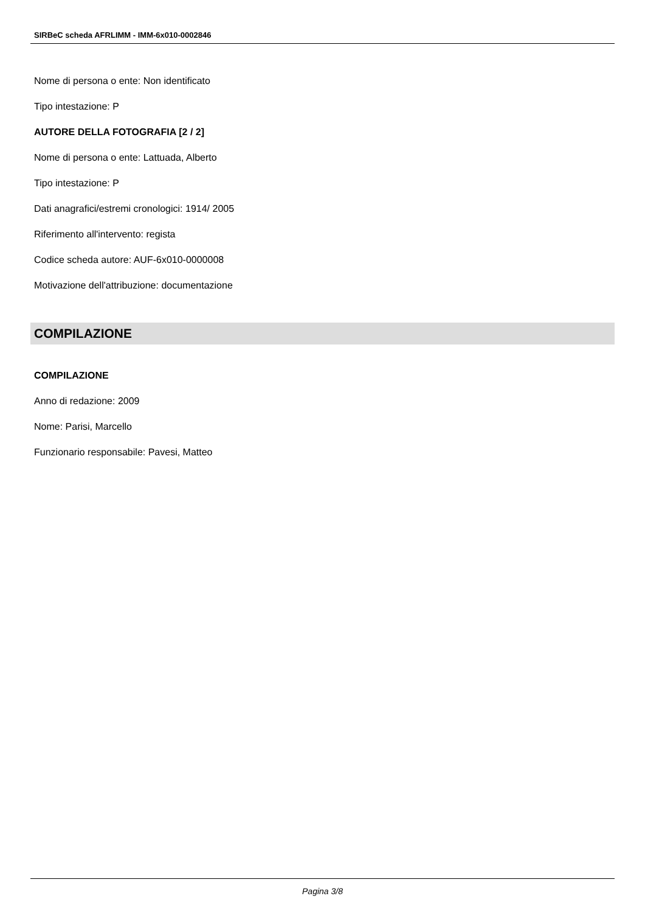SIRBeC scheda AFRLIMM - IMM-6x010-0002846
Nome di persona o ente: Non identificato
Tipo intestazione: P
AUTORE DELLA FOTOGRAFIA [2 / 2]
Nome di persona o ente: Lattuada, Alberto
Tipo intestazione: P
Dati anagrafici/estremi cronologici: 1914/ 2005
Riferimento all'intervento: regista
Codice scheda autore: AUF-6x010-0000008
Motivazione dell'attribuzione: documentazione
COMPILAZIONE
COMPILAZIONE
Anno di redazione: 2009
Nome: Parisi, Marcello
Funzionario responsabile: Pavesi, Matteo
Pagina 3/8